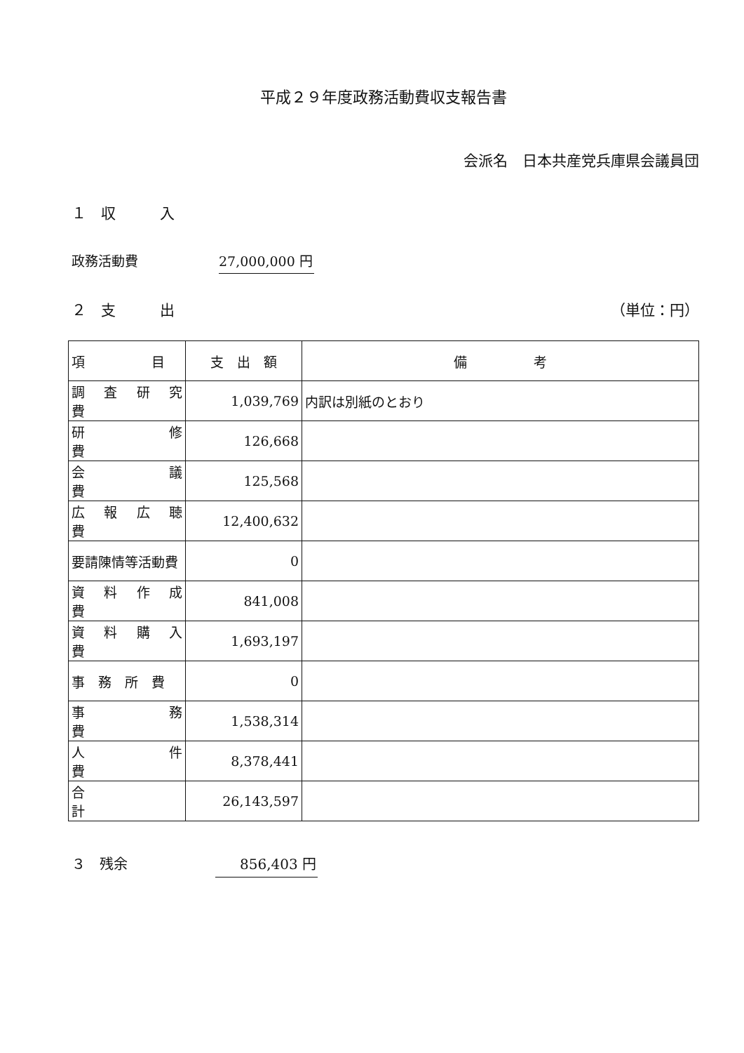平成２９年度政務活動費収支報告書
会派名　日本共産党兵庫県会議員団
１　収　　　入
政務活動費 27,000,000 円
２　支　　　出 （単位：円）
| 項 目 | 支 出 額 | 備 考 |
| --- | --- | --- |
| 調 査 研 究 費 | 1,039,769 | 内訳は別紙のとおり |
| 研 修 費 | 126,668 | |
| 会 議 費 | 125,568 | |
| 広 報 広 聴 費 | 12,400,632 | |
| 要請陳情等活動費 | 0 | |
| 資 料 作 成 費 | 841,008 | |
| 資 料 購 入 費 | 1,693,197 | |
| 事 務 所 費 | 0 | |
| 事 務 費 | 1,538,314 | |
| 人 件 費 | 8,378,441 | |
| 合 計 | 26,143,597 | |
３　残余 856,403 円